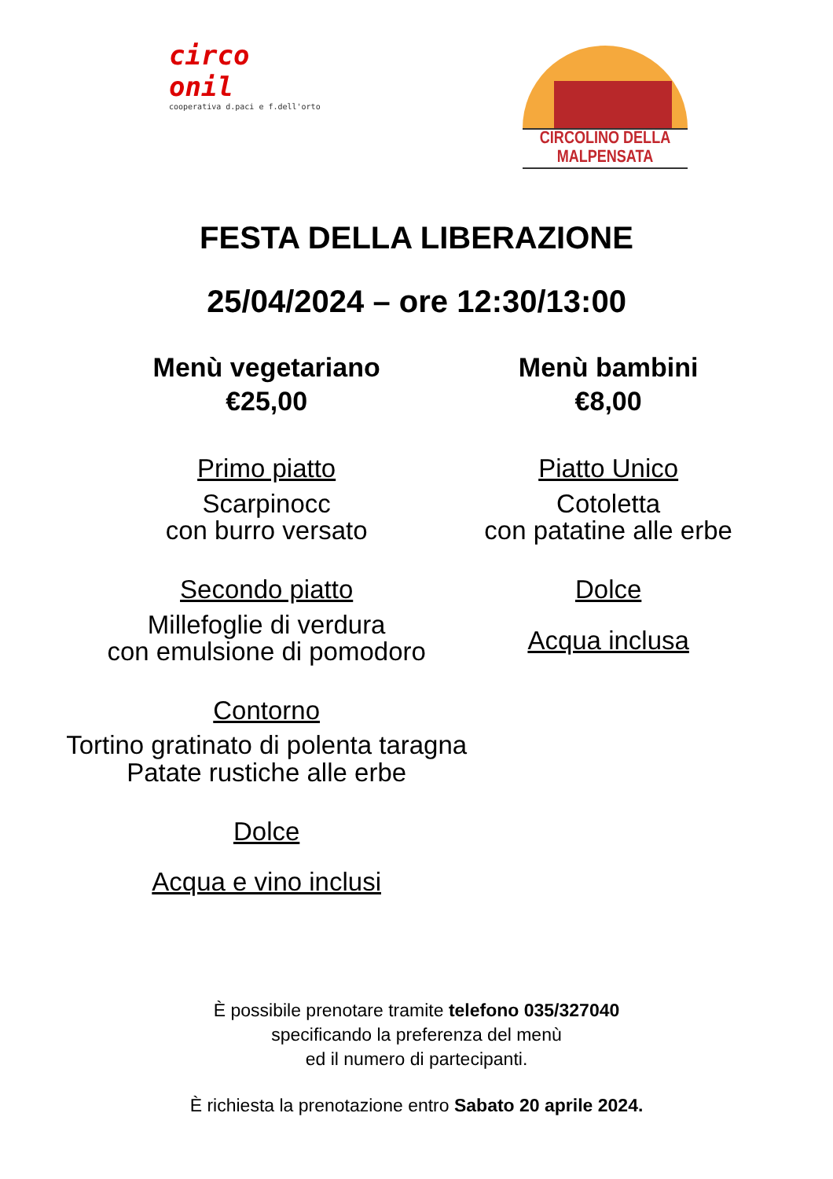circo
onil
cooperativa d.paci e f.dell'orto
CIRCOLINO DELLA MALPENSATA
FESTA DELLA LIBERAZIONE
25/04/2024 – ore 12:30/13:00
Menù vegetariano
€25,00
Primo piatto
Scarpinocc
con burro versato
Secondo piatto
Millefoglie di verdura
con emulsione di pomodoro
Contorno
Tortino gratinato di polenta taragna
Patate rustiche alle erbe
Dolce
Acqua e vino inclusi
Menù bambini
€8,00
Piatto Unico
Cotoletta
con patatine alle erbe
Dolce
Acqua inclusa
È possibile prenotare tramite telefono 035/327040
specificando la preferenza del menù
ed il numero di partecipanti.
È richiesta la prenotazione entro Sabato 20 aprile 2024.